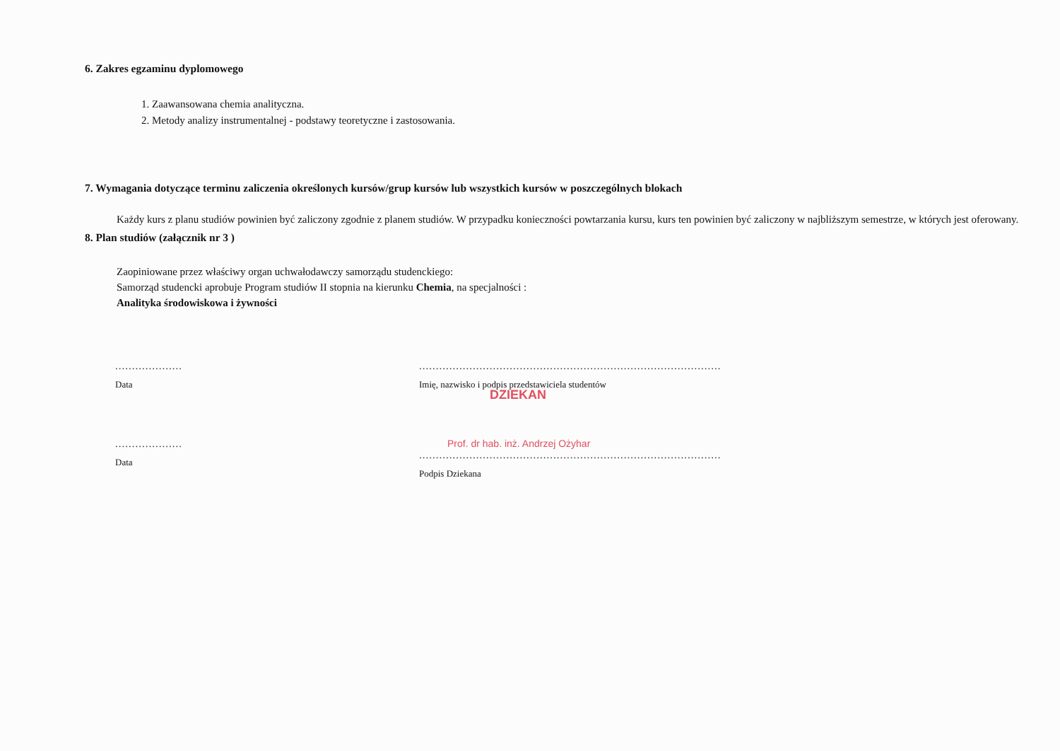6. Zakres egzaminu dyplomowego
1. Zaawansowana chemia analityczna.
2. Metody analizy instrumentalnej - podstawy teoretyczne i zastosowania.
7. Wymagania dotyczące terminu zaliczenia określonych kursów/grup kursów lub wszystkich kursów w poszczególnych blokach
Każdy kurs z planu studiów powinien być zaliczony zgodnie z planem studiów. W przypadku konieczności powtarzania kursu, kurs ten powinien być zaliczony w najbliższym semestrze, w których jest oferowany.
8. Plan studiów (załącznik nr 3 )
Zaopiniowane przez właściwy organ uchwałodawczy samorządu studenckiego:
Samorząd studencki aprobuje Program studiów II stopnia na kierunku Chemia, na specjalności :
Analityka środowiskowa i żywności
....................
Data
..........................................................................................
Imię, nazwisko i podpis przedstawiciela studentów
DZIEKAN
....................
Data
Prof. dr hab. inż. Andrzej Ożyhar
..........................................................................................
Podpis Dziekana